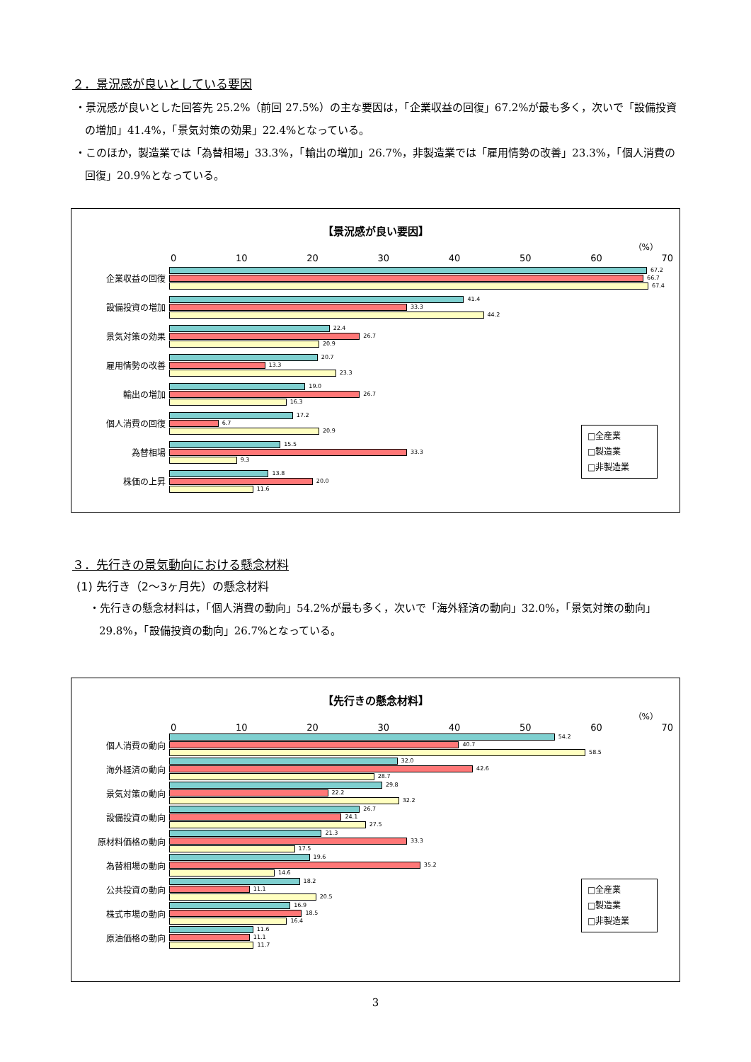２．景況感が良いとしている要因
・景況感が良いとした回答先 25.2%（前回 27.5%）の主な要因は，「企業収益の回復」67.2%が最も多く，次いで「設備投資の増加」41.4%，「景気対策の効果」22.4%となっている。
・このほか，製造業では「為替相場」33.3%，「輸出の増加」26.7%，非製造業では「雇用情勢の改善」23.3%，「個人消費の回復」20.9%となっている。
【景況感が良い要因】
（%）
0 10 20 30 40 50 60 70
企業収益の回復
67.2
66.7
67.4
設備投資の増加
41.4
33.3
44.2
景気対策の効果
22.4
26.7
20.9
雇用情勢の改善
20.7
13.3
23.3
輸出の増加
19.0
26.7
16.3
個人消費の回復
17.2
6.7
20.9
為替相場
15.5
33.3
9.3
株価の上昇
13.8
20.0
11.6
□全産業
□製造業
□非製造業
３．先行きの景気動向における懸念材料
(1) 先行き（2〜3ヶ月先）の懸念材料
・先行きの懸念材料は，「個人消費の動向」54.2%が最も多く，次いで「海外経済の動向」32.0%，「景気対策の動向」29.8%，「設備投資の動向」26.7%となっている。
【先行きの懸念材料】
（%）
0 10 20 30 40 50 60 70
個人消費の動向
54.2
40.7
58.5
海外経済の動向
32.0
42.6
28.7
景気対策の動向
29.8
22.2
32.2
設備投資の動向
26.7
24.1
27.5
原材料価格の動向
21.3
33.3
17.5
為替相場の動向
19.6
35.2
14.6
公共投資の動向
18.2
11.1
20.5
株式市場の動向
16.9
18.5
16.4
原油価格の動向
11.6
11.1
11.7
□全産業
□製造業
□非製造業
3